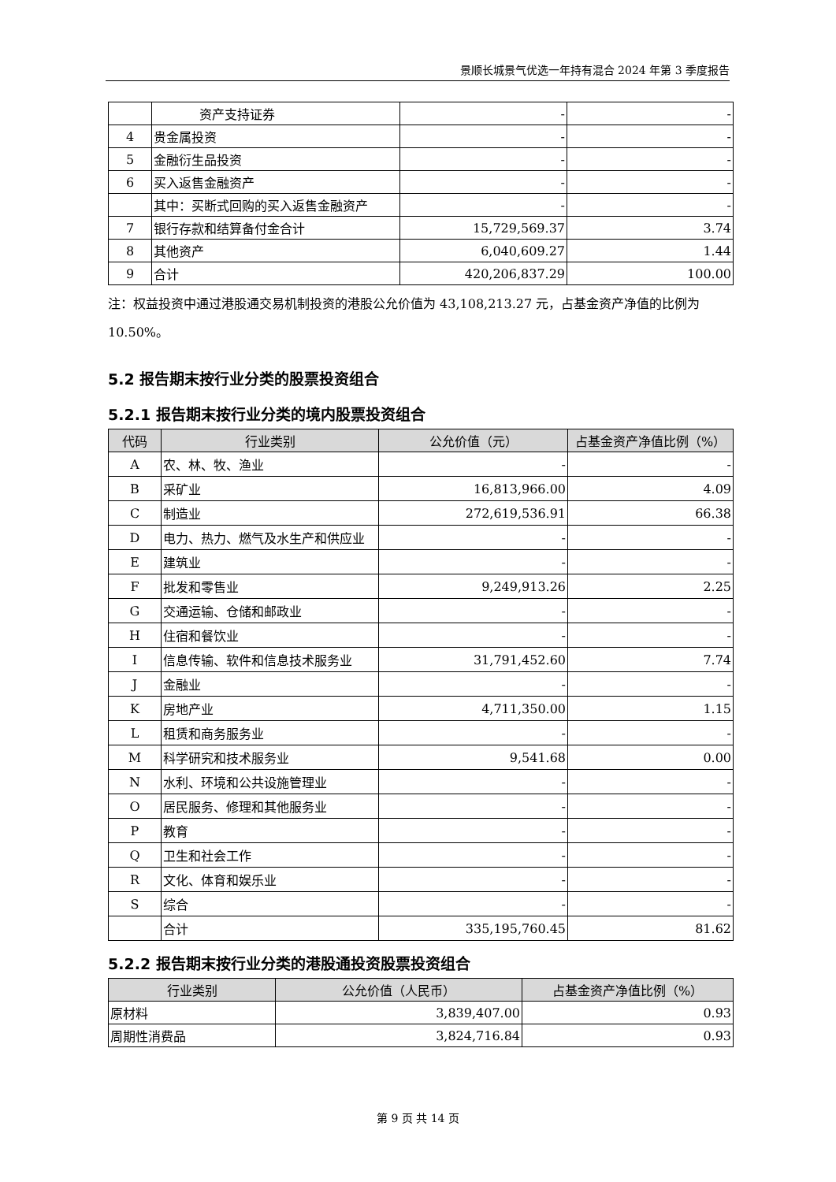景顺长城景气优选一年持有混合 2024 年第 3 季度报告
| | 资产支持证券 | - | - |
| 4 | 贵金属投资 | - | - |
| 5 | 金融衍生品投资 | - | - |
| 6 | 买入返售金融资产 | - | - |
| | 其中：买断式回购的买入返售金融资产 | - | - |
| 7 | 银行存款和结算备付金合计 | 15,729,569.37 | 3.74 |
| 8 | 其他资产 | 6,040,609.27 | 1.44 |
| 9 | 合计 | 420,206,837.29 | 100.00 |
注：权益投资中通过港股通交易机制投资的港股公允价值为 43,108,213.27 元，占基金资产净值的比例为 10.50%。
5.2 报告期末按行业分类的股票投资组合
5.2.1 报告期末按行业分类的境内股票投资组合
| 代码 | 行业类别 | 公允价值（元） | 占基金资产净值比例（%） |
| --- | --- | --- | --- |
| A | 农、林、牧、渔业 | - | - |
| B | 采矿业 | 16,813,966.00 | 4.09 |
| C | 制造业 | 272,619,536.91 | 66.38 |
| D | 电力、热力、燃气及水生产和供应业 | - | - |
| E | 建筑业 | - | - |
| F | 批发和零售业 | 9,249,913.26 | 2.25 |
| G | 交通运输、仓储和邮政业 | - | - |
| H | 住宿和餐饮业 | - | - |
| I | 信息传输、软件和信息技术服务业 | 31,791,452.60 | 7.74 |
| J | 金融业 | - | - |
| K | 房地产业 | 4,711,350.00 | 1.15 |
| L | 租赁和商务服务业 | - | - |
| M | 科学研究和技术服务业 | 9,541.68 | 0.00 |
| N | 水利、环境和公共设施管理业 | - | - |
| O | 居民服务、修理和其他服务业 | - | - |
| P | 教育 | - | - |
| Q | 卫生和社会工作 | - | - |
| R | 文化、体育和娱乐业 | - | - |
| S | 综合 | - | - |
| | 合计 | 335,195,760.45 | 81.62 |
5.2.2 报告期末按行业分类的港股通投资股票投资组合
| 行业类别 | 公允价值（人民币） | 占基金资产净值比例（%） |
| --- | --- | --- |
| 原材料 | 3,839,407.00 | 0.93 |
| 周期性消费品 | 3,824,716.84 | 0.93 |
第 9 页 共 14 页